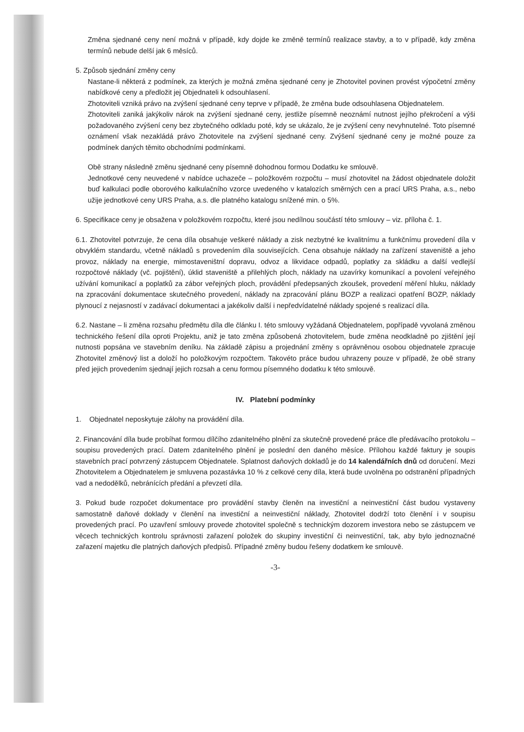Změna sjednané ceny není možná v případě, kdy dojde ke změně termínů realizace stavby, a to v případě, kdy změna termínů nebude delší jak 6 měsíců.
5. Způsob sjednání změny ceny
Nastane-li některá z podmínek, za kterých je možná změna sjednané ceny je Zhotovitel povinen provést výpočetní změny nabídkové ceny a předložit jej Objednateli k odsouhlasení.
Zhotoviteli vzniká právo na zvýšení sjednané ceny teprve v případě, že změna bude odsouhlasena Objednatelem.
Zhotoviteli zaniká jakýkoliv nárok na zvýšení sjednané ceny, jestliže písemně neoznámí nutnost jejího překročení a výši požadovaného zvýšení ceny bez zbytečného odkladu poté, kdy se ukázalo, že je zvýšení ceny nevyhnutelné. Toto písemné oznámení však nezakládá právo Zhotovitele na zvýšení sjednané ceny. Zvýšení sjednané ceny je možné pouze za podmínek daných těmito obchodními podmínkami.
Obě strany následně změnu sjednané ceny písemně dohodnou formou Dodatku ke smlouvě.
Jednotkové ceny neuvedené v nabídce uchazeče – položkovém rozpočtu – musí zhotovitel na žádost objednatele doložit buď kalkulaci podle oborového kalkulačního vzorce uvedeného v katalozích směrných cen a prací URS Praha, a.s., nebo užije jednotkové ceny URS Praha, a.s. dle platného katalogu snížené min. o 5%.
6. Specifikace ceny je obsažena v položkovém rozpočtu, které jsou nedílnou součástí této smlouvy – viz. příloha č. 1.
6.1. Zhotovitel potvrzuje, že cena díla obsahuje veškeré náklady a zisk nezbytné ke kvalitnímu a funkčnímu provedení díla v obvyklém standardu, včetně nákladů s provedením díla souvisejících. Cena obsahuje náklady na zařízení staveniště a jeho provoz, náklady na energie, mimostaveništní dopravu, odvoz a likvidace odpadů, poplatky za skládku a další vedlejší rozpočtové náklady (vč. pojištění), úklid staveniště a přilehlých ploch, náklady na uzavírky komunikací a povolení veřejného užívání komunikací a poplatků za zábor veřejných ploch, provádění předepsaných zkoušek, provedení měření hluku, náklady na zpracování dokumentace skutečného provedení, náklady na zpracování plánu BOZP a realizaci opatření BOZP, náklady plynoucí z nejasností v zadávací dokumentaci a jakékoliv další i nepředvídatelné náklady spojené s realizací díla.
6.2. Nastane – li změna rozsahu předmětu díla dle článku I. této smlouvy vyžádaná Objednatelem, popřípadě vyvolaná změnou technického řešení díla oproti Projektu, aniž je tato změna způsobená zhotovitelem, bude změna neodkladně po zjištění její nutnosti popsána ve stavebním deníku. Na základě zápisu a projednání změny s oprávněnou osobou objednatele zpracuje Zhotovitel změnový list a doloží ho položkovým rozpočtem. Takovéto práce budou uhrazeny pouze v případě, že obě strany před jejich provedením sjednají jejich rozsah a cenu formou písemného dodatku k této smlouvě.
IV. Platební podmínky
1. Objednatel neposkytuje zálohy na provádění díla.
2. Financování díla bude probíhat formou dílčího zdanitelného plnění za skutečně provedené práce dle předávacího protokolu – soupisu provedených prací. Datem zdanitelného plnění je poslední den daného měsíce. Přílohou každé faktury je soupis stavebních prací potvrzený zástupcem Objednatele. Splatnost daňových dokladů je do 14 kalendářních dnů od doručení. Mezi Zhotovitelem a Objednatelem je smluvena pozastávka 10 % z celkové ceny díla, která bude uvolněna po odstranění případných vad a nedodělků, nebránících předání a převzetí díla.
3. Pokud bude rozpočet dokumentace pro provádění stavby členěn na investiční a neinvestiční část budou vystaveny samostatně daňové doklady v členění na investiční a neinvestiční náklady, Zhotovitel dodrží toto členění i v soupisu provedených prací. Po uzavření smlouvy provede zhotovitel společně s technickým dozorem investora nebo se zástupcem ve věcech technických kontrolu správnosti zařazení položek do skupiny investiční či neinvestiční, tak, aby bylo jednoznačné zařazení majetku dle platných daňových předpisů. Případné změny budou řešeny dodatkem ke smlouvě.
-3-